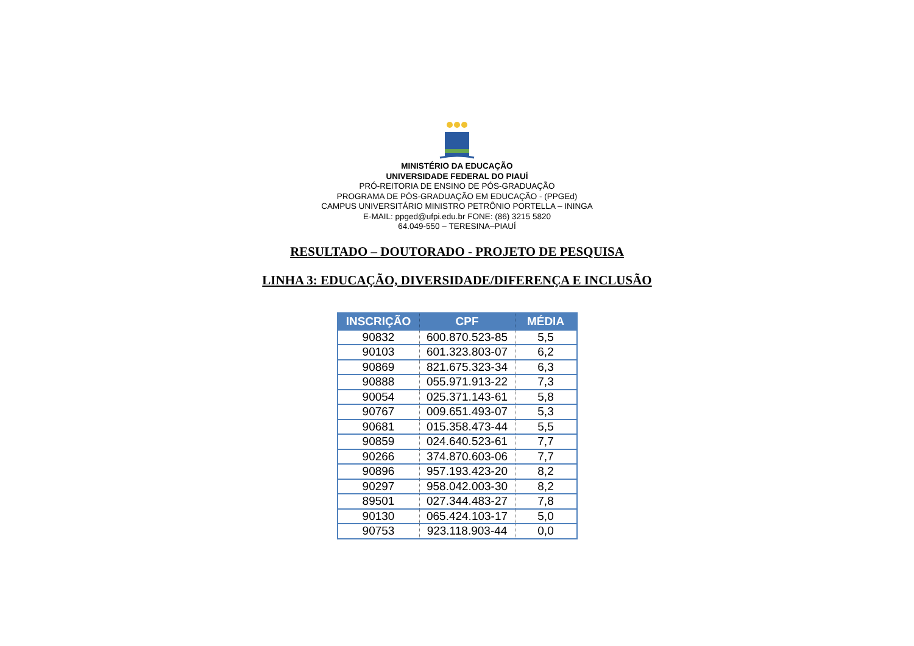MINISTÉRIO DA EDUCAÇÃO
UNIVERSIDADE FEDERAL DO PIAUÍ
PRÓ-REITORIA DE ENSINO DE PÓS-GRADUAÇÃO
PROGRAMA DE PÓS-GRADUAÇÃO EM EDUCAÇÃO - (PPGEd)
CAMPUS UNIVERSITÁRIO MINISTRO PETRÔNIO PORTELLA – ININGA
E-MAIL: ppged@ufpi.edu.br FONE: (86) 3215 5820
64.049-550 – TERESINA–PIAUÍ
RESULTADO – DOUTORADO - PROJETO DE PESQUISA
LINHA 3: EDUCAÇÃO, DIVERSIDADE/DIFERENÇA E INCLUSÃO
| INSCRIÇÃO | CPF | MÉDIA |
| --- | --- | --- |
| 90832 | 600.870.523-85 | 5,5 |
| 90103 | 601.323.803-07 | 6,2 |
| 90869 | 821.675.323-34 | 6,3 |
| 90888 | 055.971.913-22 | 7,3 |
| 90054 | 025.371.143-61 | 5,8 |
| 90767 | 009.651.493-07 | 5,3 |
| 90681 | 015.358.473-44 | 5,5 |
| 90859 | 024.640.523-61 | 7,7 |
| 90266 | 374.870.603-06 | 7,7 |
| 90896 | 957.193.423-20 | 8,2 |
| 90297 | 958.042.003-30 | 8,2 |
| 89501 | 027.344.483-27 | 7,8 |
| 90130 | 065.424.103-17 | 5,0 |
| 90753 | 923.118.903-44 | 0,0 |